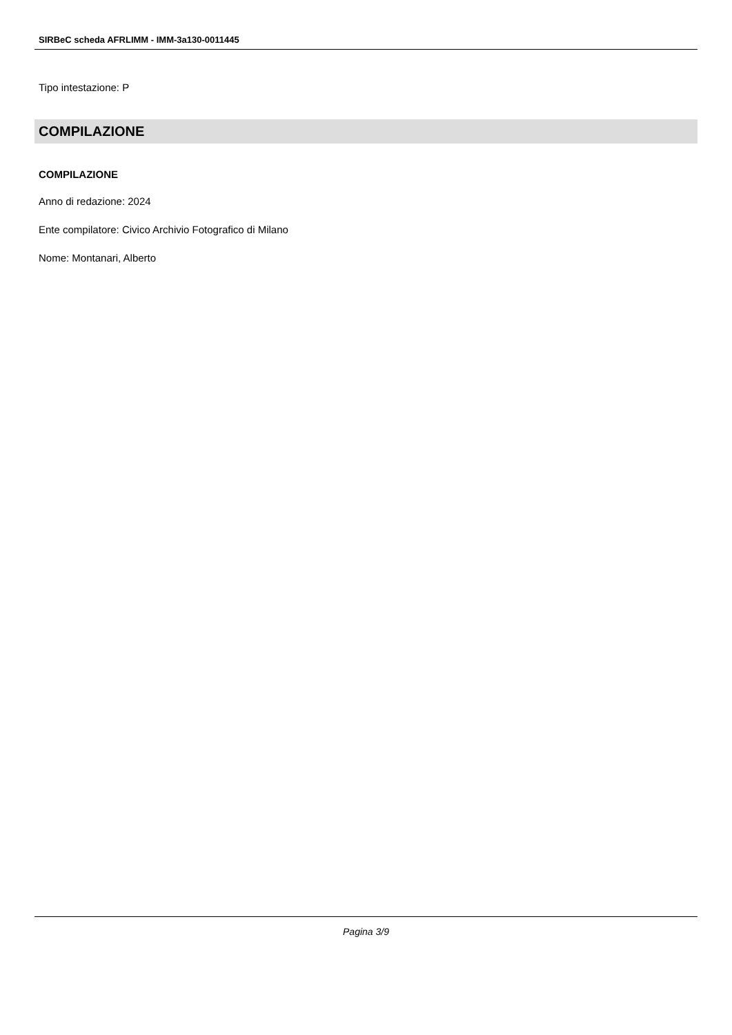SIRBeC scheda AFRLIMM - IMM-3a130-0011445
Tipo intestazione: P
COMPILAZIONE
COMPILAZIONE
Anno di redazione: 2024
Ente compilatore: Civico Archivio Fotografico di Milano
Nome: Montanari, Alberto
Pagina 3/9